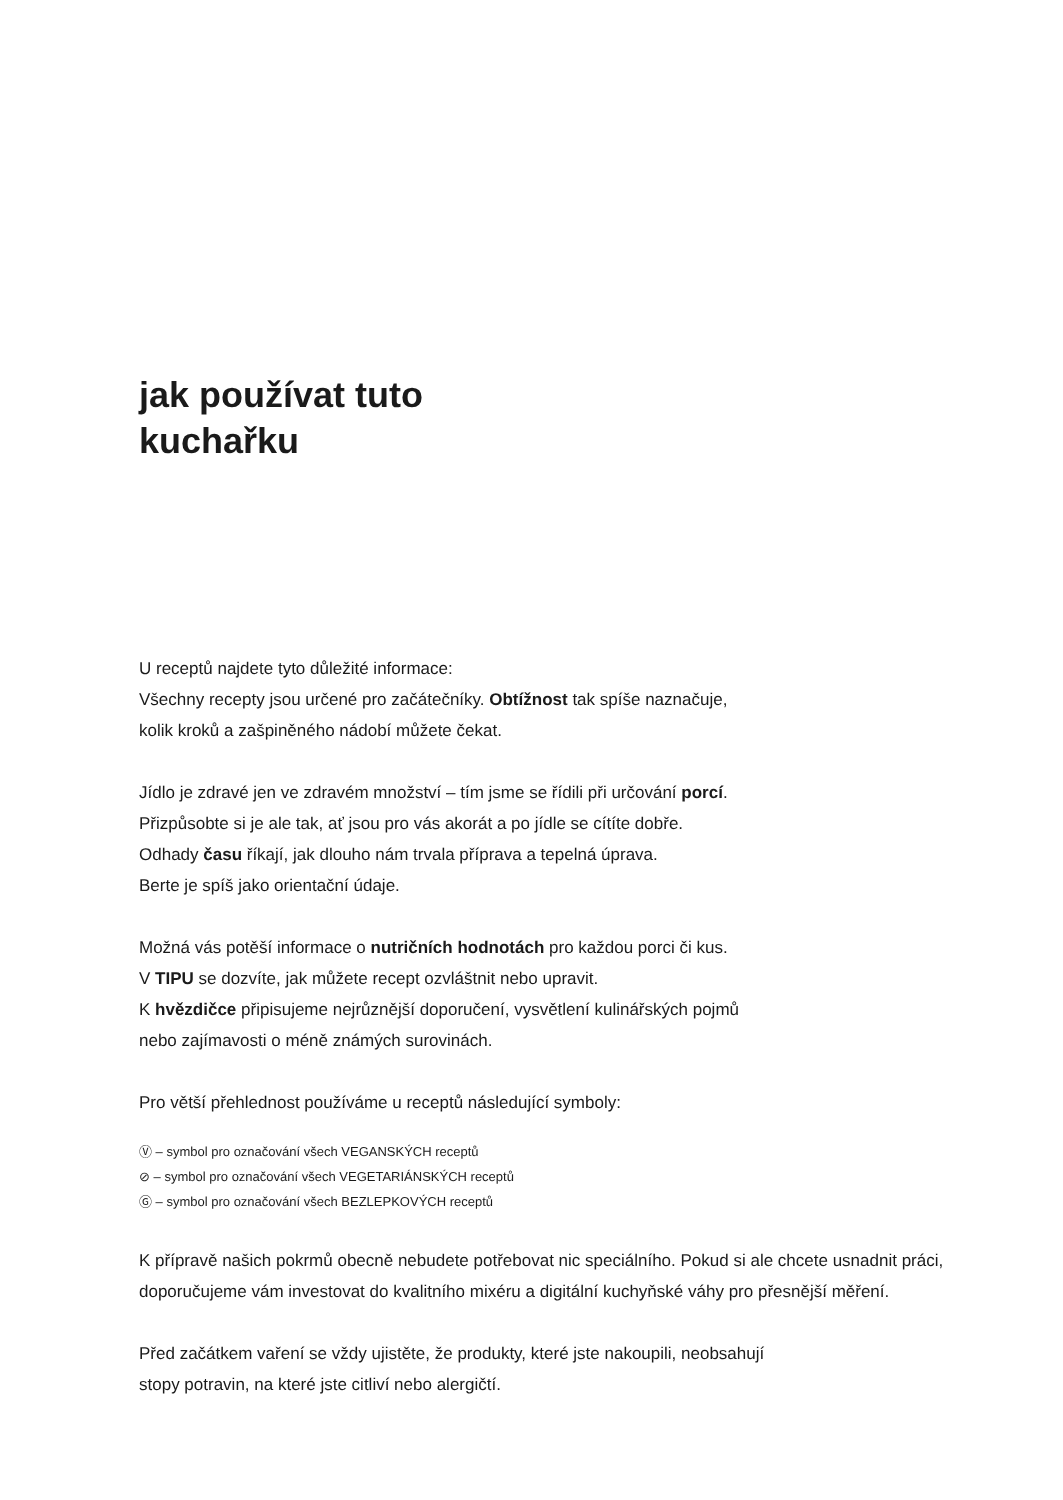jak používat tuto
kuchařku
U receptů najdete tyto důležité informace:
Všechny recepty jsou určené pro začátečníky. Obtížnost tak spíše naznačuje,
kolik kroků a zašpiněného nádobí můžete čekat.
Jídlo je zdravé jen ve zdravém množství – tím jsme se řídili při určování porcí.
Přizpůsobte si je ale tak, ať jsou pro vás akorát a po jídle se cítíte dobře.
Odhady času říkají, jak dlouho nám trvala příprava a tepelná úprava.
Berte je spíš jako orientační údaje.
Možná vás potěší informace o nutričních hodnotách pro každou porci či kus.
V TIPU se dozvíte, jak můžete recept ozvláštnit nebo upravit.
K hvězdičce připisujeme nejrůznější doporučení, vysvětlení kulinářských pojmů
nebo zajímavosti o méně známých surovinách.
Pro větší přehlednost používáme u receptů následující symboly:
Ⓥ – symbol pro označování všech VEGANSKÝCH receptů
⊘ – symbol pro označování všech VEGETARIÁNSKÝCH receptů
Ⓖ – symbol pro označování všech BEZLEPKOVÝCH receptů
K přípravě našich pokrmů obecně nebudete potřebovat nic speciálního. Pokud si ale chcete usnadnit práci, doporučujeme vám investovat do kvalitního mixéru a digitální kuchyňské váhy pro přesnější měření.
Před začátkem vaření se vždy ujistěte, že produkty, které jste nakoupili, neobsahují
stopy potravin, na které jste citliví nebo alergičtí.